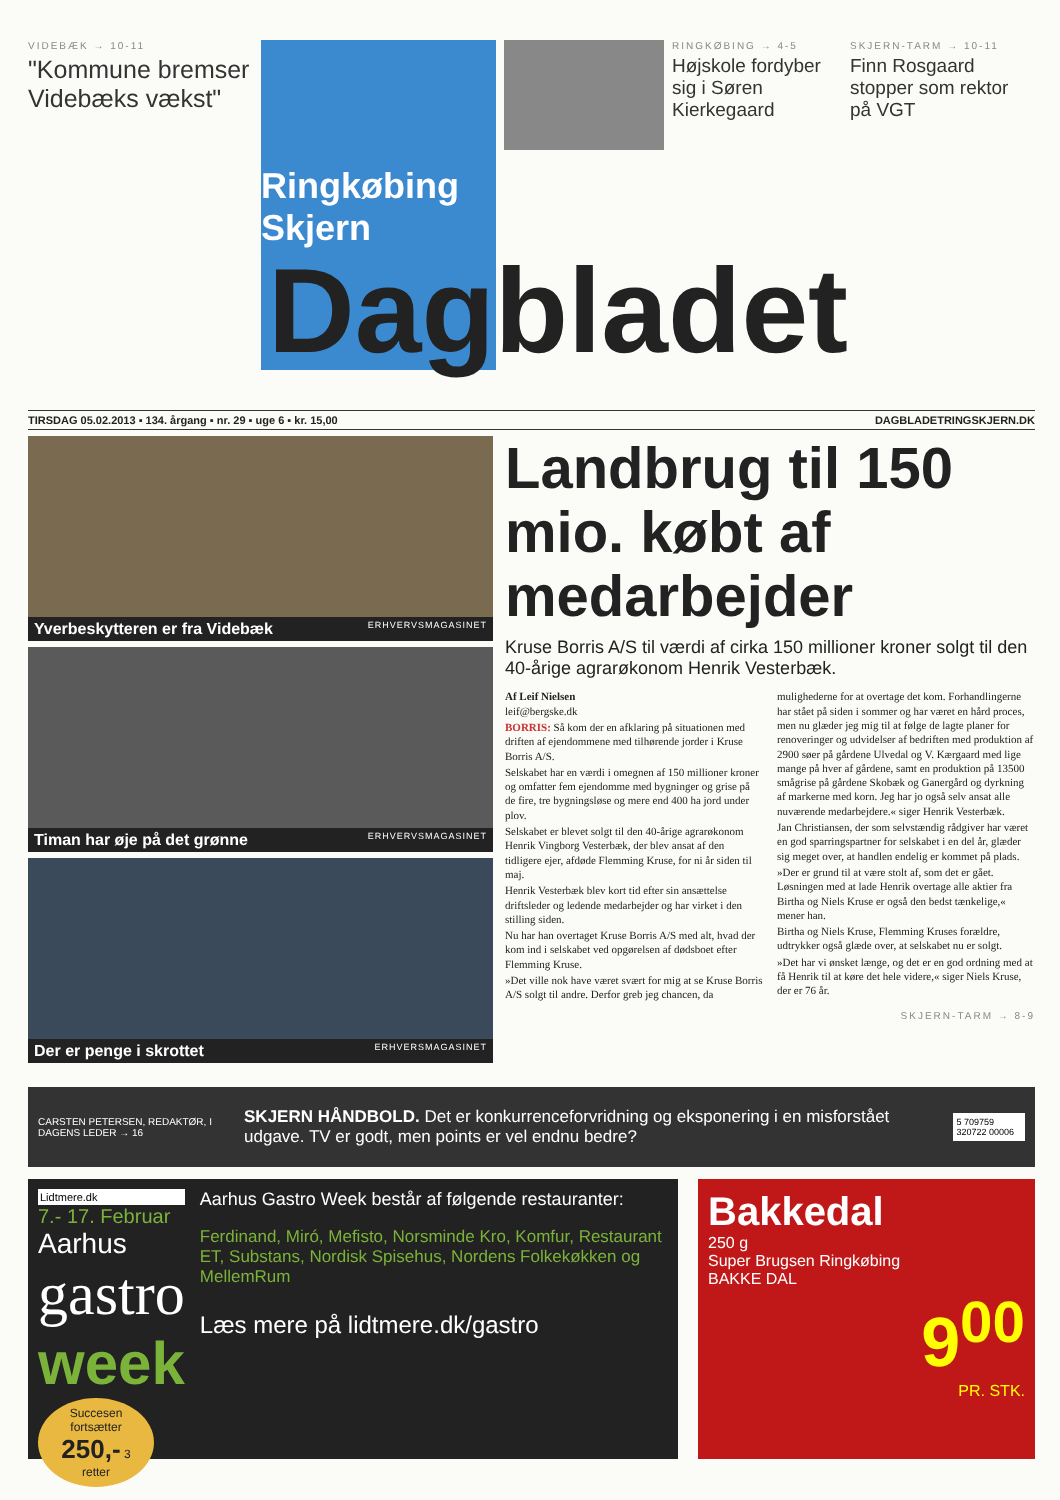VIDEBÆK → 10-11
"Kommune bremser Videbæks vækst"
Ringkøbing
Skjern
RINGKØBING → 4-5
Højskole fordyber sig i Søren Kierkegaard
SKJERN-TARM → 10-11
Finn Rosgaard stopper som rektor på VGT
Dagbladet
TIRSDAG 05.02.2013 ▪ 134. årgang ▪ nr. 29 ▪ uge 6 ▪ kr. 15,00 DAGBLADETRINGSKJERN.DK
Yverbeskytteren er fra Videbæk ERHVERVSMAGASINET
Timan har øje på det grønne ERHVERVSMAGASINET
Der er penge i skrottet ERHVERSMAGASINET
Landbrug til 150 mio. købt af medarbejder
Kruse Borris A/S til værdi af cirka 150 millioner kroner solgt til den 40-årige agrarøkonom Henrik Vesterbæk.
Af Leif Nielsen
leif@bergske.dk
BORRIS: Så kom der en afklaring på situationen med driften af ejendommene med tilhørende jorder i Kruse Borris A/S.
Selskabet har en værdi i omegnen af 150 millioner kroner og omfatter fem ejendomme med bygninger og grise på de fire, tre bygningsløse og mere end 400 ha jord under plov.
Selskabet er blevet solgt til den 40-årige agrarøkonom Henrik Vingborg Vesterbæk, der blev ansat af den tidligere ejer, afdøde Flemming Kruse, for ni år siden til maj.
Henrik Vesterbæk blev kort tid efter sin ansættelse driftsleder og ledende medarbejder og har virket i den stilling siden.
Nu har han overtaget Kruse Borris A/S med alt, hvad der kom ind i selskabet ved opgørelsen af dødsboet efter Flemming Kruse.
»Det ville nok have været svært for mig at se Kruse Borris A/S solgt til andre. Derfor greb jeg chancen, da mulighederne for at overtage det kom. Forhandlingerne har stået på siden i sommer og har været en hård proces, men nu glæder jeg mig til at følge de lagte planer for renoveringer og udvidelser af bedriften med produktion af 2900 søer på gårdene Ulvedal og V. Kærgaard med lige mange på hver af gårdene, samt en produktion på 13500 smågrise på gårdene Skobæk og Ganergård og dyrkning af markerne med korn. Jeg har jo også selv ansat alle nuværende medarbejdere.« siger Henrik Vesterbæk.
Jan Christiansen, der som selvstændig rådgiver har været en god sparringspartner for selskabet i en del år, glæder sig meget over, at handlen endelig er kommet på plads.
»Der er grund til at være stolt af, som det er gået. Løsningen med at lade Henrik overtage alle aktier fra Birtha og Niels Kruse er også den bedst tænkelige,« mener han.
Birtha og Niels Kruse, Flemming Kruses forældre, udtrykker også glæde over, at selskabet nu er solgt.
»Det har vi ønsket længe, og det er en god ordning med at få Henrik til at køre det hele videre,« siger Niels Kruse, der er 76 år.
SKJERN-TARM → 8-9
CARSTEN PETERSEN, REDAKTØR, I DAGENS LEDER → 16
SKJERN HÅNDBOLD. Det er konkurrenceforvridning og eksponering i en misforstået udgave. TV er godt, men points er vel endnu bedre?
5 709759 320722 00006
Lidtmere.dk
7.- 17. Februar
Aarhus
gastro
week
Succesen fortsætter 250,- 3 retter
Aarhus Gastro Week består af følgende restauranter:
Ferdinand, Miró, Mefisto, Norsminde Kro, Komfur, Restaurant ET, Substans, Nordisk Spisehus, Nordens Folkekøkken og MellemRum
Læs mere på lidtmere.dk/gastro
Bakkedal
250 g
Super Brugsen Ringkøbing
BAKKE DAL
9<sup>00</sup>
PR. STK.